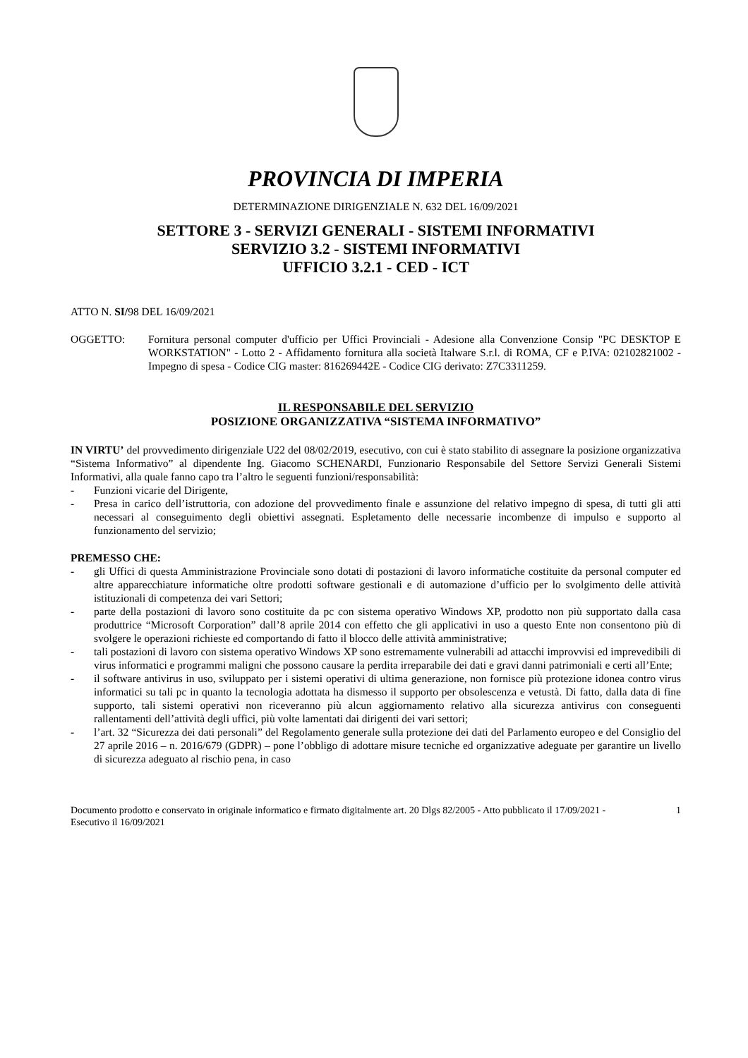PROVINCIA DI IMPERIA
DETERMINAZIONE DIRIGENZIALE N. 632 DEL 16/09/2021
SETTORE 3 - SERVIZI GENERALI - SISTEMI INFORMATIVI
SERVIZIO 3.2 - SISTEMI INFORMATIVI
UFFICIO 3.2.1 - CED - ICT
ATTO N. SI/98 DEL 16/09/2021
OGGETTO: Fornitura personal computer d'ufficio per Uffici Provinciali - Adesione alla Convenzione Consip "PC DESKTOP E WORKSTATION" - Lotto 2 - Affidamento fornitura alla società Italware S.r.l. di ROMA, CF e P.IVA: 02102821002 - Impegno di spesa - Codice CIG master: 816269442E - Codice CIG derivato: Z7C3311259.
IL RESPONSABILE DEL SERVIZIO
POSIZIONE ORGANIZZATIVA “SISTEMA INFORMATIVO”
IN VIRTU’ del provvedimento dirigenziale U22 del 08/02/2019, esecutivo, con cui è stato stabilito di assegnare la posizione organizzativa “Sistema Informativo” al dipendente Ing. Giacomo SCHENARDI, Funzionario Responsabile del Settore Servizi Generali Sistemi Informativi, alla quale fanno capo tra l’altro le seguenti funzioni/responsabilità:
- Funzioni vicarie del Dirigente,
- Presa in carico dell’istruttoria, con adozione del provvedimento finale e assunzione del relativo impegno di spesa, di tutti gli atti necessari al conseguimento degli obiettivi assegnati. Espletamento delle necessarie incombenze di impulso e supporto al funzionamento del servizio;
PREMESSO CHE:
- gli Uffici di questa Amministrazione Provinciale sono dotati di postazioni di lavoro informatiche costituite da personal computer ed altre apparecchiature informatiche oltre prodotti software gestionali e di automazione d’ufficio per lo svolgimento delle attività istituzionali di competenza dei vari Settori;
- parte della postazioni di lavoro sono costituite da pc con sistema operativo Windows XP, prodotto non più supportato dalla casa produttrice “Microsoft Corporation” dall’8 aprile 2014 con effetto che gli applicativi in uso a questo Ente non consentono più di svolgere le operazioni richieste ed comportando di fatto il blocco delle attività amministrative;
- tali postazioni di lavoro con sistema operativo Windows XP sono estremamente vulnerabili ad attacchi improvvisi ed imprevedibili di virus informatici e programmi maligni che possono causare la perdita irreparabile dei dati e gravi danni patrimoniali e certi all’Ente;
- il software antivirus in uso, sviluppato per i sistemi operativi di ultima generazione, non fornisce più protezione idonea contro virus informatici su tali pc in quanto la tecnologia adottata ha dismesso il supporto per obsolescenza e vetustà. Di fatto, dalla data di fine supporto, tali sistemi operativi non riceveranno più alcun aggiornamento relativo alla sicurezza antivirus con conseguenti rallentamenti dell’attività degli uffici, più volte lamentati dai dirigenti dei vari settori;
- l’art. 32 “Sicurezza dei dati personali” del Regolamento generale sulla protezione dei dati del Parlamento europeo e del Consiglio del 27 aprile 2016 – n. 2016/679 (GDPR) – pone l’obbligo di adottare misure tecniche ed organizzative adeguate per garantire un livello di sicurezza adeguato al rischio pena, in caso
Documento prodotto e conservato in originale informatico e firmato digitalmente art. 20 Dlgs 82/2005 - Atto pubblicato il 17/09/2021 - Esecutivo il 16/09/2021
1